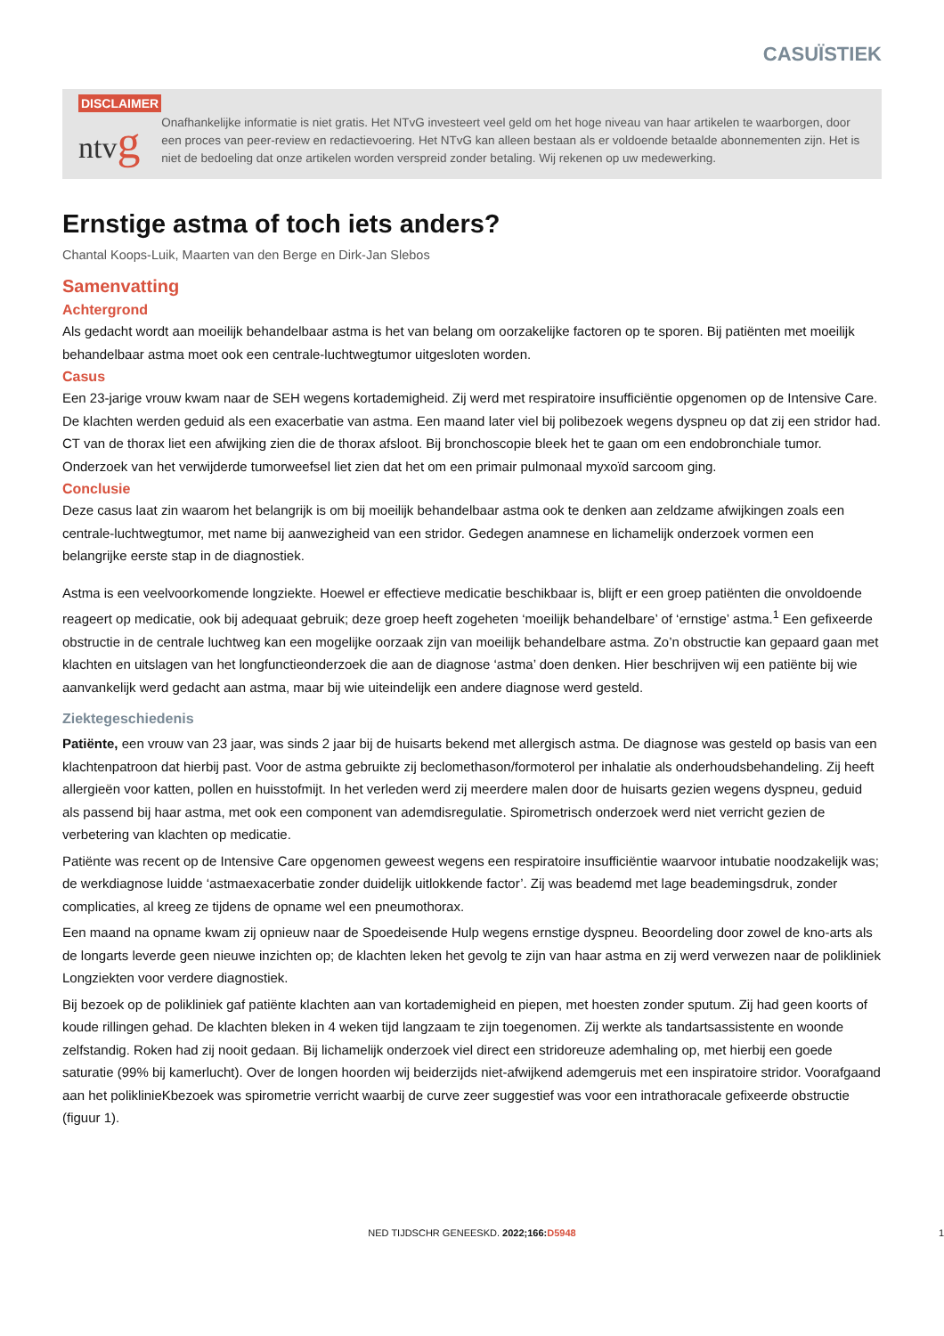CASUÏSTIEK
DISCLAIMER
ntvg
Onafhankelijke informatie is niet gratis. Het NTvG investeert veel geld om het hoge niveau van haar artikelen te waarborgen, door een proces van peer-review en redactievoering. Het NTvG kan alleen bestaan als er voldoende betaalde abonnementen zijn. Het is niet de bedoeling dat onze artikelen worden verspreid zonder betaling. Wij rekenen op uw medewerking.
Ernstige astma of toch iets anders?
Chantal Koops-Luik, Maarten van den Berge en Dirk-Jan Slebos
Samenvatting
Achtergrond
Als gedacht wordt aan moeilijk behandelbaar astma is het van belang om oorzakelijke factoren op te sporen. Bij patiënten met moeilijk behandelbaar astma moet ook een centrale-luchtwegtumor uitgesloten worden.
Casus
Een 23-jarige vrouw kwam naar de SEH wegens kortademigheid. Zij werd met respiratoire insufficiëntie opgenomen op de Intensive Care. De klachten werden geduid als een exacerbatie van astma. Een maand later viel bij polibezoek wegens dyspneu op dat zij een stridor had. CT van de thorax liet een afwijking zien die de thorax afsloot. Bij bronchoscopie bleek het te gaan om een endobronchiale tumor. Onderzoek van het verwijderde tumorweefsel liet zien dat het om een primair pulmonaal myxoïd sarcoom ging.
Conclusie
Deze casus laat zin waarom het belangrijk is om bij moeilijk behandelbaar astma ook te denken aan zeldzame afwijkingen zoals een centrale-luchtwegtumor, met name bij aanwezigheid van een stridor. Gedegen anamnese en lichamelijk onderzoek vormen een belangrijke eerste stap in de diagnostiek.
Astma is een veelvoorkomende longziekte. Hoewel er effectieve medicatie beschikbaar is, blijft er een groep patiënten die onvoldoende reageert op medicatie, ook bij adequaat gebruik; deze groep heeft zogeheten ‘moeilijk behandelbare’ of ‘ernstige’ astma.<sup>1</sup> Een gefixeerde obstructie in de centrale luchtweg kan een mogelijke oorzaak zijn van moeilijk behandelbare astma. Zo’n obstructie kan gepaard gaan met klachten en uitslagen van het longfunctieonderzoek die aan de diagnose ‘astma’ doen denken. Hier beschrijven wij een patiënte bij wie aanvankelijk werd gedacht aan astma, maar bij wie uiteindelijk een andere diagnose werd gesteld.
Ziektegeschiedenis
Patiënte, een vrouw van 23 jaar, was sinds 2 jaar bij de huisarts bekend met allergisch astma. De diagnose was gesteld op basis van een klachtenpatroon dat hierbij past. Voor de astma gebruikte zij beclomethason/formoterol per inhalatie als onderhoudsbehandeling. Zij heeft allergieën voor katten, pollen en huisstofmijt. In het verleden werd zij meerdere malen door de huisarts gezien wegens dyspneu, geduid als passend bij haar astma, met ook een component van ademdisregulatie. Spirometrisch onderzoek werd niet verricht gezien de verbetering van klachten op medicatie.
Patiënte was recent op de Intensive Care opgenomen geweest wegens een respiratoire insufficiëntie waarvoor intubatie noodzakelijk was; de werkdiagnose luidde ‘astmaexacerbatie zonder duidelijk uitlokkende factor’. Zij was beademd met lage beademingsdruk, zonder complicaties, al kreeg ze tijdens de opname wel een pneumothorax.
Een maand na opname kwam zij opnieuw naar de Spoedeisende Hulp wegens ernstige dyspneu. Beoordeling door zowel de kno-arts als de longarts leverde geen nieuwe inzichten op; de klachten leken het gevolg te zijn van haar astma en zij werd verwezen naar de polikliniek Longziekten voor verdere diagnostiek.
Bij bezoek op de polikliniek gaf patiënte klachten aan van kortademigheid en piepen, met hoesten zonder sputum. Zij had geen koorts of koude rillingen gehad. De klachten bleken in 4 weken tijd langzaam te zijn toegenomen. Zij werkte als tandartsassistente en woonde zelfstandig. Roken had zij nooit gedaan. Bij lichamelijk onderzoek viel direct een stridoreuze ademhaling op, met hierbij een goede saturatie (99% bij kamerlucht). Over de longen hoorden wij beiderzijds niet-afwijkend ademgeruis met een inspiratoire stridor. Voorafgaand aan het poliklinieKbezoek was spirometrie verricht waarbij de curve zeer suggestief was voor een intrathoracale gefixeerde obstructie (figuur 1).
NED TIJDSCHR GENEESKD. 2022;166: D5948 1